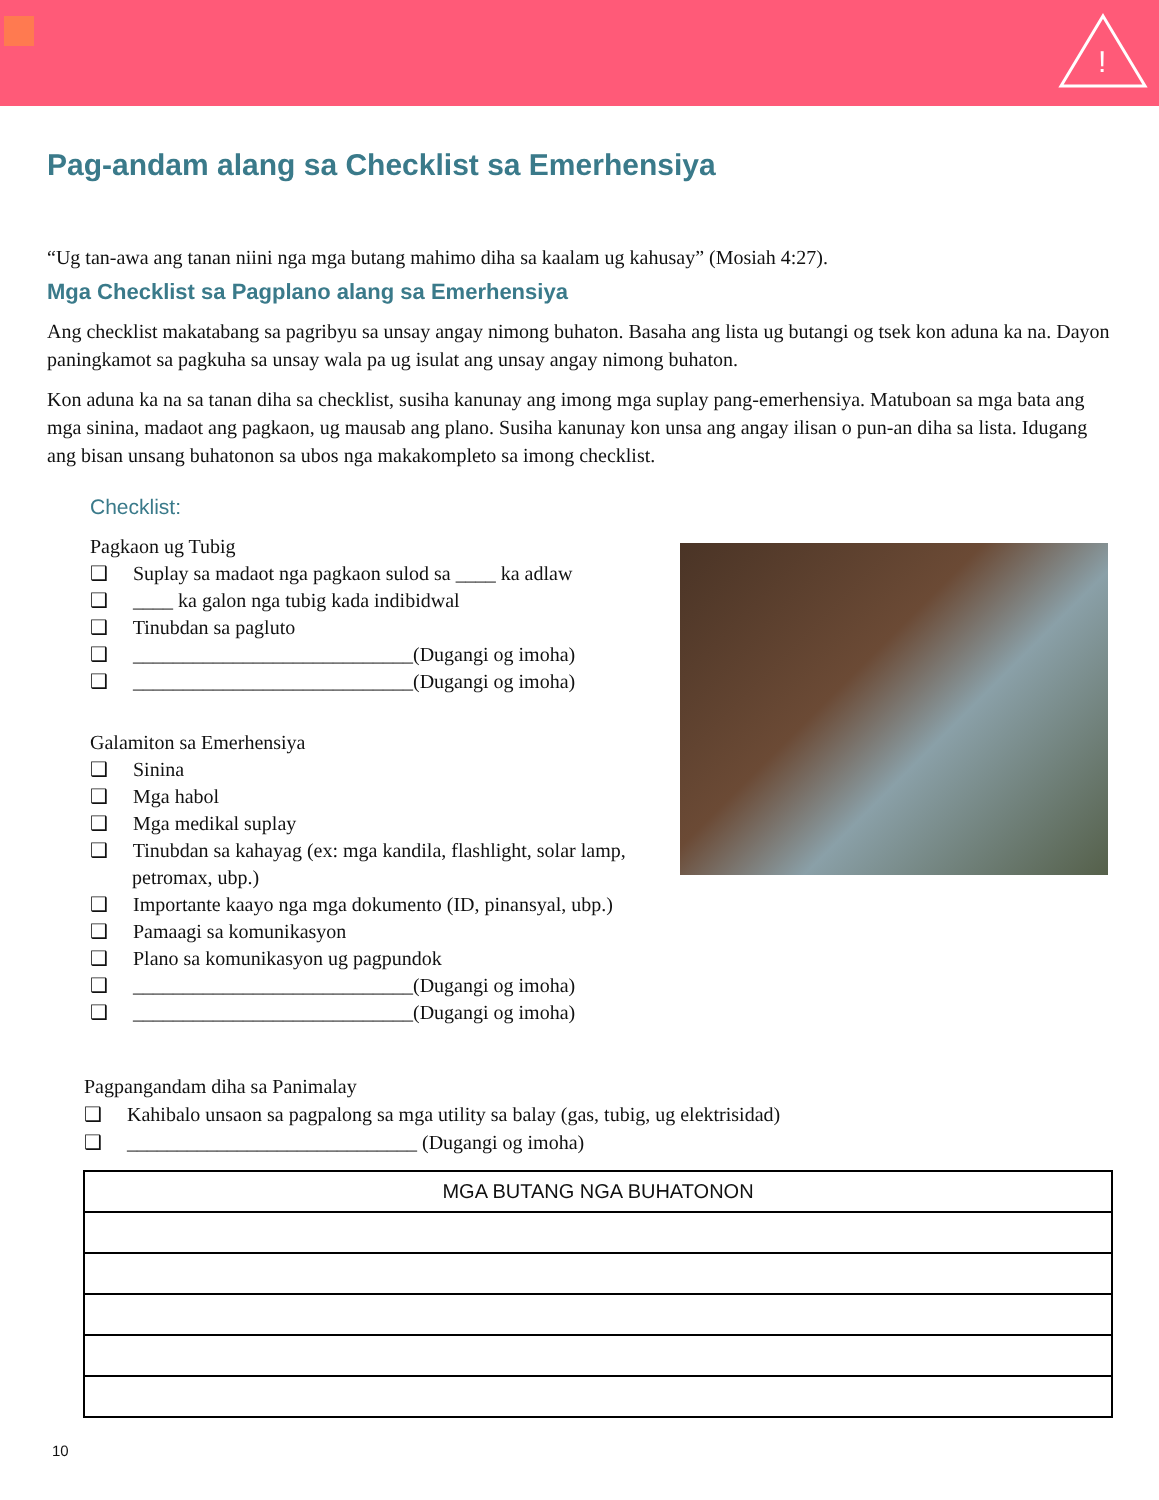!
Pag-andam alang sa Checklist sa Emerhensiya
“Ug tan-awa ang tanan niini nga mga butang mahimo diha sa kaalam ug kahusay” (Mosiah 4:27).
Mga Checklist sa Pagplano alang sa Emerhensiya
Ang checklist makatabang sa pagribyu sa unsay angay nimong buhaton. Basaha ang lista ug butangi og tsek kon aduna ka na. Dayon paningkamot sa pagkuha sa unsay wala pa ug isulat ang unsay angay nimong buhaton.
Kon aduna ka na sa tanan diha sa checklist, susiha kanunay ang imong mga suplay pang-emerhensiya. Matuboan sa mga bata ang mga sinina, madaot ang pagkaon, ug mausab ang plano. Susiha kanunay kon unsa ang angay ilisan o pun-an diha sa lista. Idugang ang bisan unsang buhatonon sa ubos nga makakompleto sa imong checklist.
Checklist:
Pagkaon ug Tubig
❑ Suplay sa madaot nga pagkaon sulod sa ____ ka adlaw
❑ ____ ka galon nga tubig kada indibidwal
❑ Tinubdan sa pagluto
❑ ____________________________(Dugangi og imoha)
❑ ____________________________(Dugangi og imoha)
Galamiton sa Emerhensiya
❑ Sinina
❑ Mga habol
❑ Mga medikal suplay
❑ Tinubdan sa kahayag (ex: mga kandila, flashlight, solar lamp, petromax, ubp.)
❑ Importante kaayo nga mga dokumento (ID, pinansyal, ubp.)
❑ Pamaagi sa komunikasyon
❑ Plano sa komunikasyon ug pagpundok
❑ ____________________________(Dugangi og imoha)
❑ ____________________________(Dugangi og imoha)
Pagpangandam diha sa Panimalay
❑ Kahibalo unsaon sa pagpalong sa mga utility sa balay (gas, tubig, ug elektrisidad)
❑ _____________________________ (Dugangi og imoha)
| MGA BUTANG NGA BUHATONON |
| --- |
10